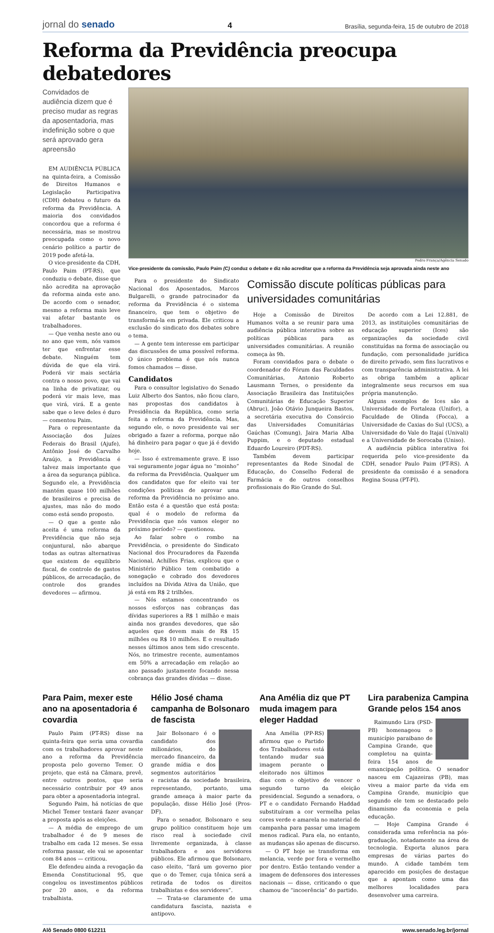jornal do senado 4 Brasília, segunda-feira, 15 de outubro de 2018
Reforma da Previdência preocupa debatedores
Convidados de audiência dizem que é preciso mudar as regras da aposentadoria, mas indefinição sobre o que será aprovado gera apreensão
EM AUDIÊNCIA PÚBLICA na quinta-feira, a Comissão de Direitos Humanos e Legislação Participativa (CDH) debateu o futuro da reforma da Previdência. A maioria dos convidados concordou que a reforma é necessária, mas se mostrou preocupada como o novo cenário político a partir de 2019 pode afetá-la.
O vice-presidente da CDH, Paulo Paim (PT-RS), que conduziu o debate, disse que não acredita na aprovação da reforma ainda este ano. De acordo com o senador, mesmo a reforma mais leve vai afetar bastante os trabalhadores.
— Que venha neste ano ou no ano que vem, nós vamos ter que enfrentar esse debate. Ninguém tem dúvida de que ela virá. Poderá vir mais sectária contra o nosso povo, que vai na linha de privatizar, ou poderá vir mais leve, mas que virá, virá. E a gente sabe que o leve deles é duro — comentou Paim.
Para o representante da Associação dos Juízes Federais do Brasil (Ajufe), Antônio José de Carvalho Araújo, a Previdência é talvez mais importante que a área da segurança pública. Segundo ele, a Previdência mantém quase 100 milhões de brasileiros e precisa de ajustes, mas não do modo como está sendo proposto.
— O que a gente não aceita é uma reforma da Previdência que não seja conjuntural, não abarque todas as outras alternativas que existem de equilíbrio fiscal, de controle de gastos públicos, de arrecadação, de controle dos grandes devedores — afirmou.
Pedro França/Agência Senado
Vice-presidente da comissão, Paulo Paim (C) conduz o debate e diz não acreditar que a reforma da Previdência seja aprovada ainda neste ano
Para o presidente do Sindicato Nacional dos Aposentados, Marcos Bulgarelli, o grande patrocinador da reforma da Previdência é o sistema financeiro, que tem o objetivo de transformá-la em privada. Ele criticou a exclusão do sindicato dos debates sobre o tema.
— A gente tem interesse em participar das discussões de uma possível reforma. O único problema é que nós nunca fomos chamados — disse.
Candidatos
Para o consultor legislativo do Senado Luiz Alberto dos Santos, não ficou claro, nas propostas dos candidatos à Presidência da República, como seria feita a reforma da Previdência. Mas, segundo ele, o novo presidente vai ser obrigado a fazer a reforma, porque não há dinheiro para pagar o que já é devido hoje.
— Isso é extremamente grave. E isso vai seguramente jogar água no “moinho” da reforma da Previdência. Qualquer um dos candidatos que for eleito vai ter condições políticas de aprovar uma reforma da Previdência no próximo ano. Então esta é a questão que está posta: qual é o modelo de reforma da Previdência que nós vamos eleger no próximo período? — questionou.
Ao falar sobre o rombo na Previdência, o presidente do Sindicato Nacional dos Procuradores da Fazenda Nacional, Achilles Frias, explicou que o Ministério Público tem combatido a sonegação e cobrado dos devedores incluídos na Dívida Ativa da União, que já está em R$ 2 trilhões.
— Nós estamos concentrando os nossos esforços nas cobranças das dívidas superiores a R$ 1 milhão e mais ainda nos grandes devedores, que são aqueles que devem mais de R$ 15 milhões ou R$ 10 milhões. E o resultado nesses últimos anos tem sido crescente. Nós, no trimestre recente, aumentamos em 50% a arrecadação em relação ao ano passado justamente focando nessa cobrança das grandes dívidas — disse.
Comissão discute políticas públicas para universidades comunitárias
Hoje a Comissão de Direitos Humanos volta a se reunir para uma audiência pública interativa sobre as políticas públicas para as universidades comunitárias. A reunião começa às 9h.
Foram convidados para o debate o coordenador do Fórum das Faculdades Comunitárias, Antonio Roberto Lausmann Ternes, o presidente da Associação Brasileira das Instituições Comunitárias de Educação Superior (Abruc), João Otávio Junqueira Bastos, a secretária executiva do Consórcio das Universidades Comunitárias Gaúchas (Comung), Jaira Maria Alba Puppim, e o deputado estadual Eduardo Loureiro (PDT-RS).
Também devem participar representantes da Rede Sinodal de Educação, do Conselho Federal de Farmácia e de outros conselhos profissionais do Rio Grande do Sul.
De acordo com a Lei 12.881, de 2013, as instituições comunitárias de educação superior (Ices) são organizações da sociedade civil constituídas na forma de associação ou fundação, com personalidade jurídica de direito privado, sem fins lucrativos e com transparência administrativa. A lei as obriga também a aplicar integralmente seus recursos em sua própria manutenção.
Alguns exemplos de Ices são a Universidade de Fortaleza (Unifor), a Faculdade de Olinda (Focca), a Universidade de Caxias do Sul (UCS), a Universidade do Vale do Itajaí (Univali) e a Universidade de Sorocaba (Uniso).
A audiência pública interativa foi requerida pelo vice-presidente da CDH, senador Paulo Paim (PT-RS). A presidente da comissão é a senadora Regina Sousa (PT-PI).
Para Paim, mexer este ano na aposentadoria é covardia
Paulo Paim (PT-RS) disse na quinta-feira que seria uma covardia com os trabalhadores aprovar neste ano a reforma da Previdência proposta pelo governo Temer. O projeto, que está na Câmara, prevê, entre outros pontos, que seria necessário contribuir por 49 anos para obter a aposentadoria integral.
Segundo Paim, há notícias de que Michel Temer tentará fazer avançar a proposta após as eleições.
— A média de emprego de um trabalhador é de 9 meses de trabalho em cada 12 meses. Se essa reforma passar, ele vai se aposentar com 84 anos — criticou.
Ele defendeu ainda a revogação da Emenda Constitucional 95, que congelou os investimentos públicos por 20 anos, e da reforma trabalhista.
Hélio José chama campanha de Bolsonaro de fascista
Jair Bolsonaro é o candidato dos milionários, do mercado financeiro, da grande mídia e dos segmentos autoritários e racistas da sociedade brasileira, representando, portanto, uma grande ameaça à maior parte da população, disse Hélio José (Pros-DF).
Para o senador, Bolsonaro e seu grupo político constituem hoje um risco real à sociedade civil livremente organizada, à classe trabalhadora e aos servidores públicos. Ele afirmou que Bolsonaro, caso eleito, “fará um governo pior que o do Temer, cuja tônica será a retirada de todos os direitos trabalhistas e dos servidores”.
— Trata-se claramente de uma candidatura fascista, nazista e antipovo.
Ana Amélia diz que PT muda imagem para eleger Haddad
Ana Amélia (PP-RS) afirmou que o Partido dos Trabalhadores está tentando mudar sua imagem perante o eleitorado nos últimos dias com o objetivo de vencer o segundo turno da eleição presidencial. Segundo a senadora, o PT e o candidato Fernando Haddad substituíram a cor vermelha pelas cores verde e amarela no material de campanha para passar uma imagem menos radical. Para ela, no entanto, as mudanças são apenas de discurso.
— O PT hoje se transforma em melancia, verde por fora e vermelho por dentro. Estão tentando vender a imagem de defensores dos interesses nacionais — disse, criticando o que chamou de “incoerência” do partido.
Lira parabeniza Campina Grande pelos 154 anos
Raimundo Lira (PSD-PB) homenageou o município paraibano de Campina Grande, que completou na quinta-feira 154 anos de emancipação política. O senador nasceu em Cajazeiras (PB), mas viveu a maior parte da vida em Campina Grande, município que segundo ele tem se destacado pelo dinamismo da economia e pela educação.
— Hoje Campina Grande é considerada uma referência na pós-graduação, notadamente na área de tecnologia. Exporta alunos para empresas de várias partes do mundo. A cidade também tem aparecido em posições de destaque que a apontam como uma das melhores localidades para desenvolver uma carreira.
Alô Senado 0800 612211 www.senado.leg.br/jornal